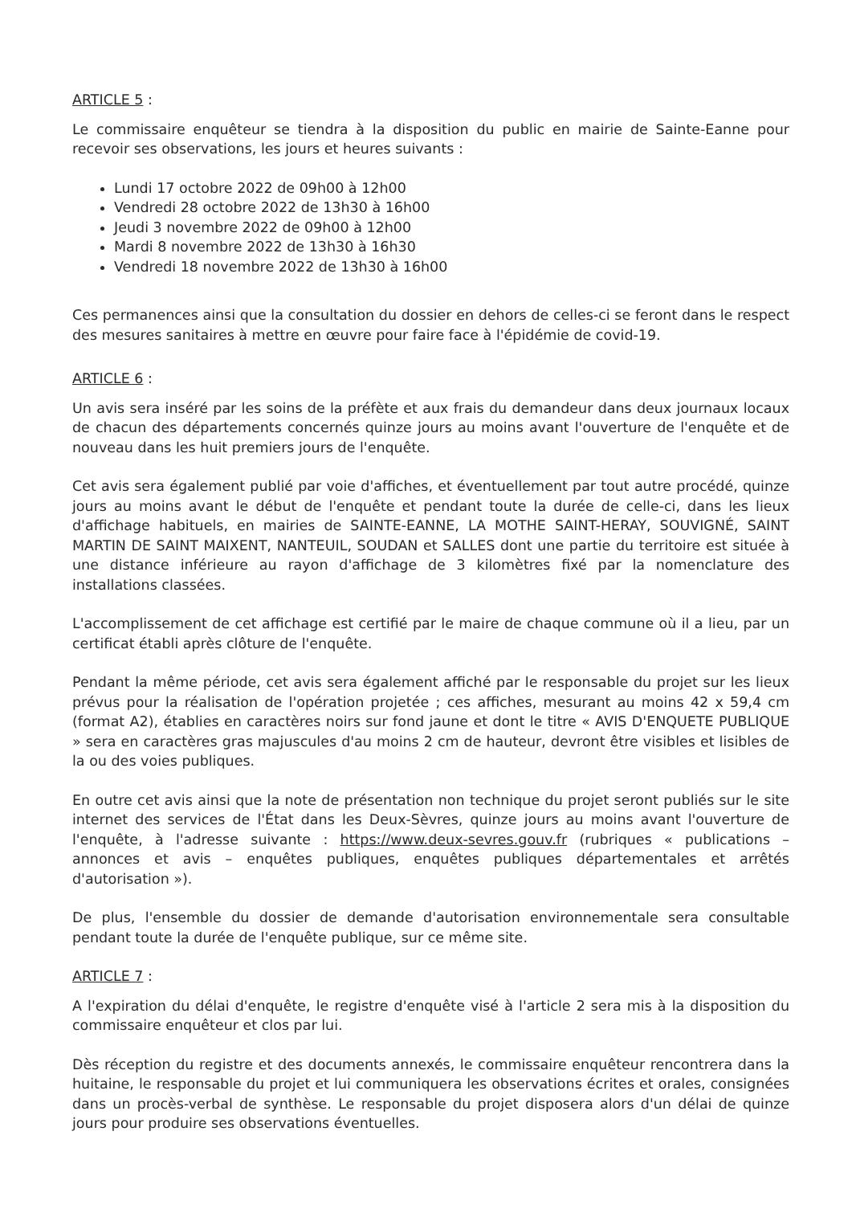ARTICLE 5 :
Le commissaire enquêteur se tiendra à la disposition du public en mairie de Sainte-Eanne pour recevoir ses observations, les jours et heures suivants :
Lundi 17 octobre 2022 de 09h00 à 12h00
Vendredi 28 octobre 2022 de 13h30 à 16h00
Jeudi 3 novembre 2022 de 09h00 à 12h00
Mardi 8 novembre 2022 de 13h30 à 16h30
Vendredi 18 novembre 2022 de 13h30 à 16h00
Ces permanences ainsi que la consultation du dossier en dehors de celles-ci se feront dans le respect des mesures sanitaires à mettre en œuvre pour faire face à l'épidémie de covid-19.
ARTICLE 6 :
Un avis sera inséré par les soins de la préfète et aux frais du demandeur dans deux journaux locaux de chacun des départements concernés quinze jours au moins avant l'ouverture de l'enquête et de nouveau dans les huit premiers jours de l'enquête.
Cet avis sera également publié par voie d'affiches, et éventuellement par tout autre procédé, quinze jours au moins avant le début de l'enquête et pendant toute la durée de celle-ci, dans les lieux d'affichage habituels, en mairies de SAINTE-EANNE, LA MOTHE SAINT-HERAY, SOUVIGNÉ, SAINT MARTIN DE SAINT MAIXENT, NANTEUIL, SOUDAN et SALLES dont une partie du territoire est située à une distance inférieure au rayon d'affichage de 3 kilomètres fixé par la nomenclature des installations classées.
L'accomplissement de cet affichage est certifié par le maire de chaque commune où il a lieu, par un certificat établi après clôture de l'enquête.
Pendant la même période, cet avis sera également affiché par le responsable du projet sur les lieux prévus pour la réalisation de l'opération projetée ; ces affiches, mesurant au moins 42 x 59,4 cm (format A2), établies en caractères noirs sur fond jaune et dont le titre « AVIS D'ENQUETE PUBLIQUE » sera en caractères gras majuscules d'au moins 2 cm de hauteur, devront être visibles et lisibles de la ou des voies publiques.
En outre cet avis ainsi que la note de présentation non technique du projet seront publiés sur le site internet des services de l'État dans les Deux-Sèvres, quinze jours au moins avant l'ouverture de l'enquête, à l'adresse suivante : https://www.deux-sevres.gouv.fr (rubriques « publications – annonces et avis – enquêtes publiques, enquêtes publiques départementales et arrêtés d'autorisation »).
De plus, l'ensemble du dossier de demande d'autorisation environnementale sera consultable pendant toute la durée de l'enquête publique, sur ce même site.
ARTICLE 7 :
A l'expiration du délai d'enquête, le registre d'enquête visé à l'article 2 sera mis à la disposition du commissaire enquêteur et clos par lui.
Dès réception du registre et des documents annexés, le commissaire enquêteur rencontrera dans la huitaine, le responsable du projet et lui communiquera les observations écrites et orales, consignées dans un procès-verbal de synthèse. Le responsable du projet disposera alors d'un délai de quinze jours pour produire ses observations éventuelles.